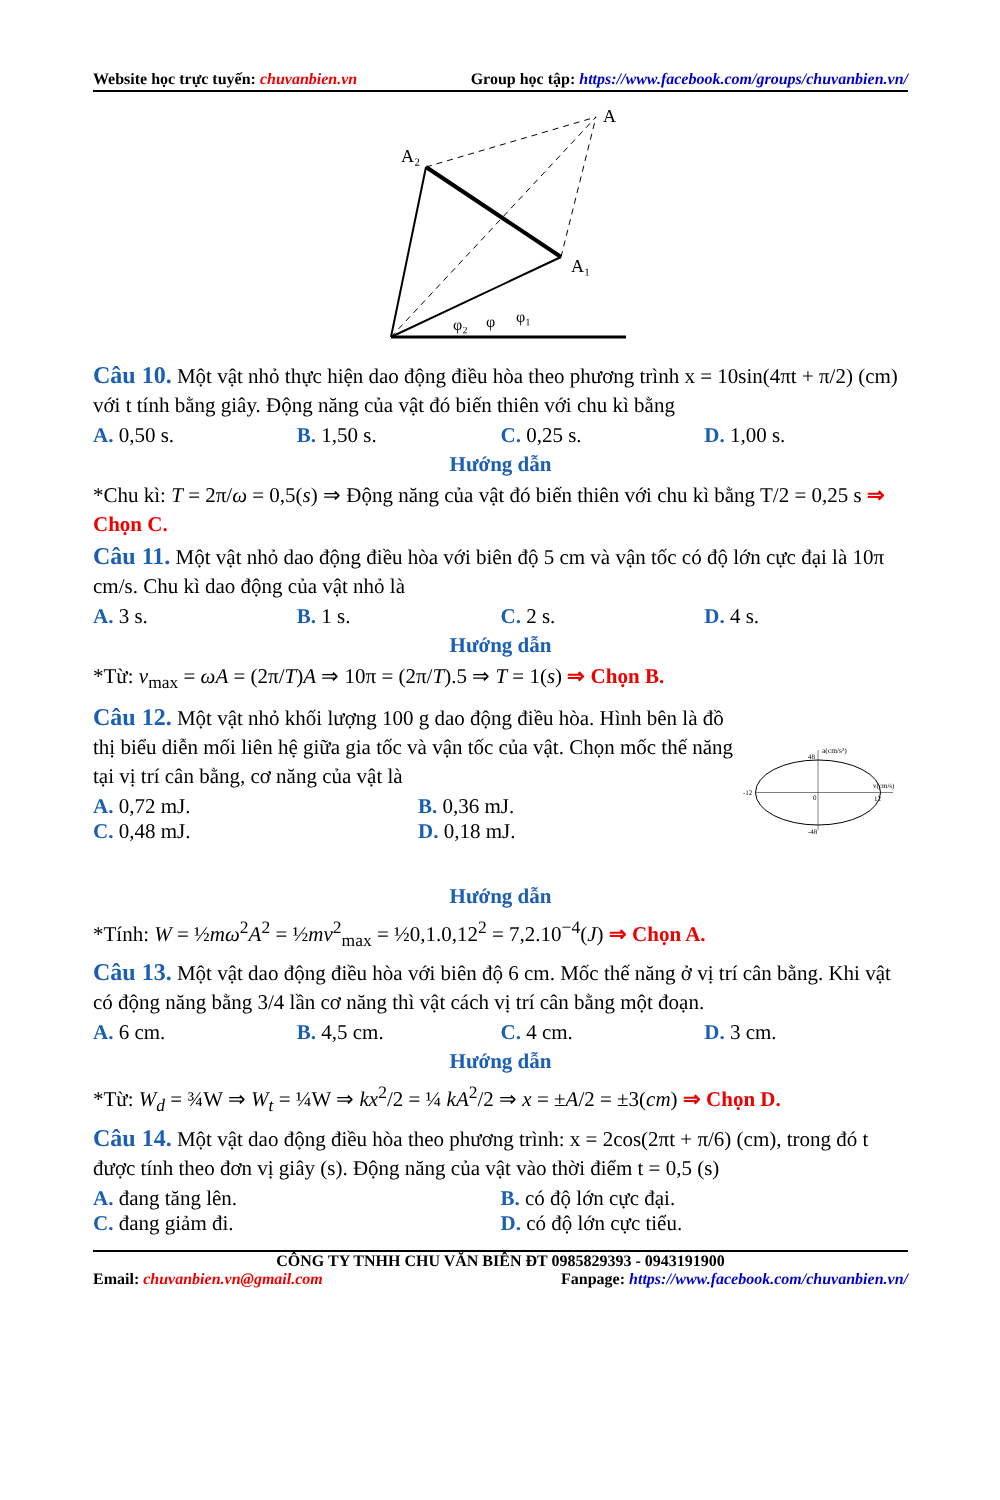Website học trực tuyến: chuvanbien.vn Group học tập: https://www.facebook.com/groups/chuvanbien.vn/
A
A₂
A₁
φ₂
φ
φ₁
Câu 10. Một vật nhỏ thực hiện dao động điều hòa theo phương trình x = 10sin(4πt + π/2) (cm) với t tính bằng giây. Động năng của vật đó biến thiên với chu kì bằng
A. 0,50 s. B. 1,50 s. C. 0,25 s. D. 1,00 s.
Hướng dẫn
*Chu kì: T = 2π/ω = 0,5(s) ⇒ Động năng của vật đó biến thiên với chu kì bằng T/2 = 0,25 s ⇒ Chọn C.
Câu 11. Một vật nhỏ dao động điều hòa với biên độ 5 cm và vận tốc có độ lớn cực đại là 10π cm/s. Chu kì dao động của vật nhỏ là
A. 3 s. B. 1 s. C. 2 s. D. 4 s.
Hướng dẫn
*Từ: v<sub>max</sub> = ωA = (2π/T)A ⇒ 10π = (2π/T).5 ⇒ T = 1(s) ⇒ Chọn B.
Câu 12. Một vật nhỏ khối lượng 100 g dao động điều hòa. Hình bên là đồ thị biểu diễn mối liên hệ giữa gia tốc và vận tốc của vật. Chọn mốc thế năng tại vị trí cân bằng, cơ năng của vật là
A. 0,72 mJ. B. 0,36 mJ.
C. 0,48 mJ. D. 0,18 mJ.
a(cm/s²)
48
v(cm/s)
-12
0
12
-48
Hướng dẫn
*Tính: W = ½mω<sup>2</sup>A<sup>2</sup> = ½mv<sup>2</sup><sub>max</sub> = ½0,1.0,12<sup>2</sup> = 7,2.10<sup>−4</sup>(J) ⇒ Chọn A.
Câu 13. Một vật dao động điều hòa với biên độ 6 cm. Mốc thế năng ở vị trí cân bằng. Khi vật có động năng bằng 3/4 lần cơ năng thì vật cách vị trí cân bằng một đoạn.
A. 6 cm. B. 4,5 cm. C. 4 cm. D. 3 cm.
Hướng dẫn
*Từ: W<sub>d</sub> = ¾W ⇒ W<sub>t</sub> = ¼W ⇒ kx<sup>2</sup>/2 = ¼ kA<sup>2</sup>/2 ⇒ x = ±A/2 = ±3(cm) ⇒ Chọn D.
Câu 14. Một vật dao động điều hòa theo phương trình: x = 2cos(2πt + π/6) (cm), trong đó t được tính theo đơn vị giây (s). Động năng của vật vào thời điểm t = 0,5 (s)
A. đang tăng lên. B. có độ lớn cực đại.
C. đang giảm đi. D. có độ lớn cực tiểu.
CÔNG TY TNHH CHU VĂN BIÊN ĐT 0985829393 - 0943191900
Email: chuvanbien.vn@gmail.com Fanpage: https://www.facebook.com/chuvanbien.vn/